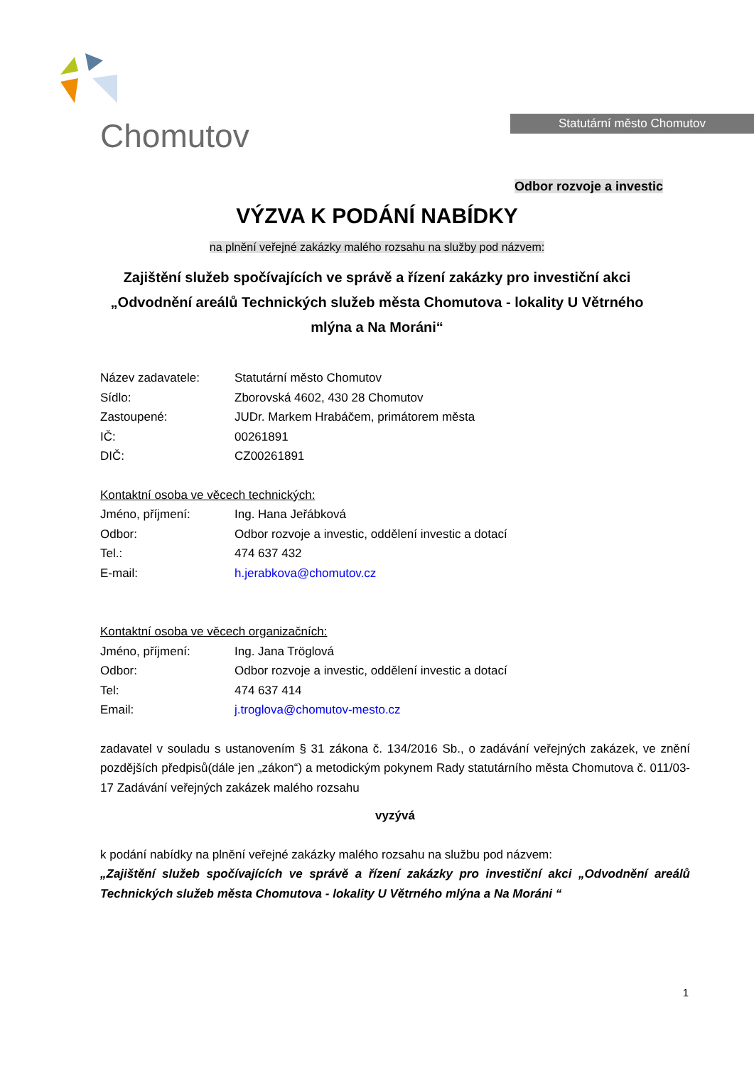Chomutov
Statutární město Chomutov
Odbor rozvoje a investic
VÝZVA K PODÁNÍ NABÍDKY
na plnění veřejné zakázky malého rozsahu na služby pod názvem:
Zajištění služeb spočívajících ve správě a řízení zakázky pro investiční akci „Odvodnění areálů Technických služeb města Chomutova - lokality U Větrného mlýna a Na Moráni“
Název zadavatele: Statutární město Chomutov
Sídlo: Zborovská 4602, 430 28 Chomutov
Zastoupené: JUDr. Markem Hrabáčem, primátorem města
IČ: 00261891
DIČ: CZ00261891
Kontaktní osoba ve věcech technických:
Jméno, příjmení: Ing. Hana Jeřábková
Odbor: Odbor rozvoje a investic, oddělení investic a dotací
Tel.: 474 637 432
E-mail: h.jerabkova@chomutov.cz
Kontaktní osoba ve věcech organizačních:
Jméno, příjmení: Ing. Jana Tröglová
Odbor: Odbor rozvoje a investic, oddělení investic a dotací
Tel: 474 637 414
Email: j.troglova@chomutov-mesto.cz
zadavatel v souladu s ustanovením § 31 zákona č. 134/2016 Sb., o zadávání veřejných zakázek, ve znění pozdějších předpisů(dále jen „zákon“) a metodickým pokynem Rady statutárního města Chomutova č. 011/03-17 Zadávání veřejných zakázek malého rozsahu
vyzývá
k podání nabídky na plnění veřejné zakázky malého rozsahu na službu pod názvem:
„Zajištění služeb spočívajících ve správě a řízení zakázky pro investiční akci „Odvodnění areálů Technických služeb města Chomutova - lokality U Větrného mlýna a Na Moráni “
1